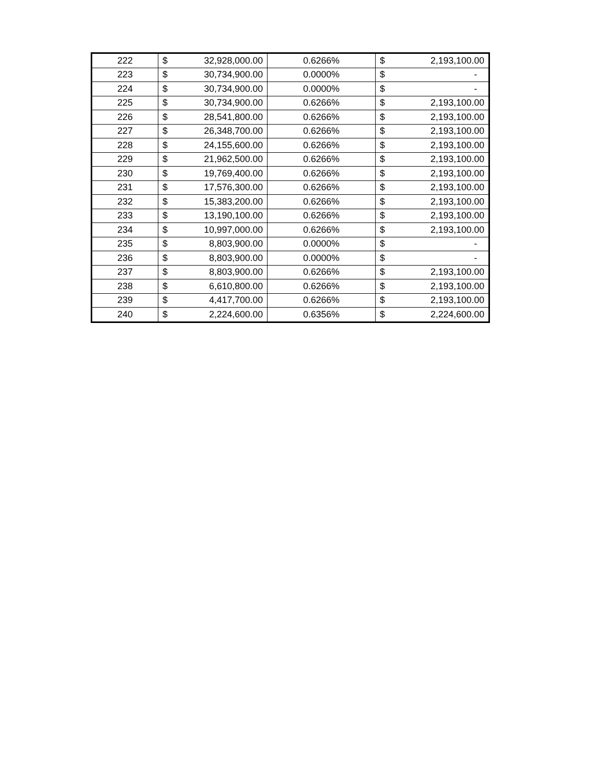| 222 | $ 32,928,000.00 | 0.6266% | $ 2,193,100.00 |
| 223 | $ 30,734,900.00 | 0.0000% | $ - |
| 224 | $ 30,734,900.00 | 0.0000% | $ - |
| 225 | $ 30,734,900.00 | 0.6266% | $ 2,193,100.00 |
| 226 | $ 28,541,800.00 | 0.6266% | $ 2,193,100.00 |
| 227 | $ 26,348,700.00 | 0.6266% | $ 2,193,100.00 |
| 228 | $ 24,155,600.00 | 0.6266% | $ 2,193,100.00 |
| 229 | $ 21,962,500.00 | 0.6266% | $ 2,193,100.00 |
| 230 | $ 19,769,400.00 | 0.6266% | $ 2,193,100.00 |
| 231 | $ 17,576,300.00 | 0.6266% | $ 2,193,100.00 |
| 232 | $ 15,383,200.00 | 0.6266% | $ 2,193,100.00 |
| 233 | $ 13,190,100.00 | 0.6266% | $ 2,193,100.00 |
| 234 | $ 10,997,000.00 | 0.6266% | $ 2,193,100.00 |
| 235 | $ 8,803,900.00 | 0.0000% | $ - |
| 236 | $ 8,803,900.00 | 0.0000% | $ - |
| 237 | $ 8,803,900.00 | 0.6266% | $ 2,193,100.00 |
| 238 | $ 6,610,800.00 | 0.6266% | $ 2,193,100.00 |
| 239 | $ 4,417,700.00 | 0.6266% | $ 2,193,100.00 |
| 240 | $ 2,224,600.00 | 0.6356% | $ 2,224,600.00 |